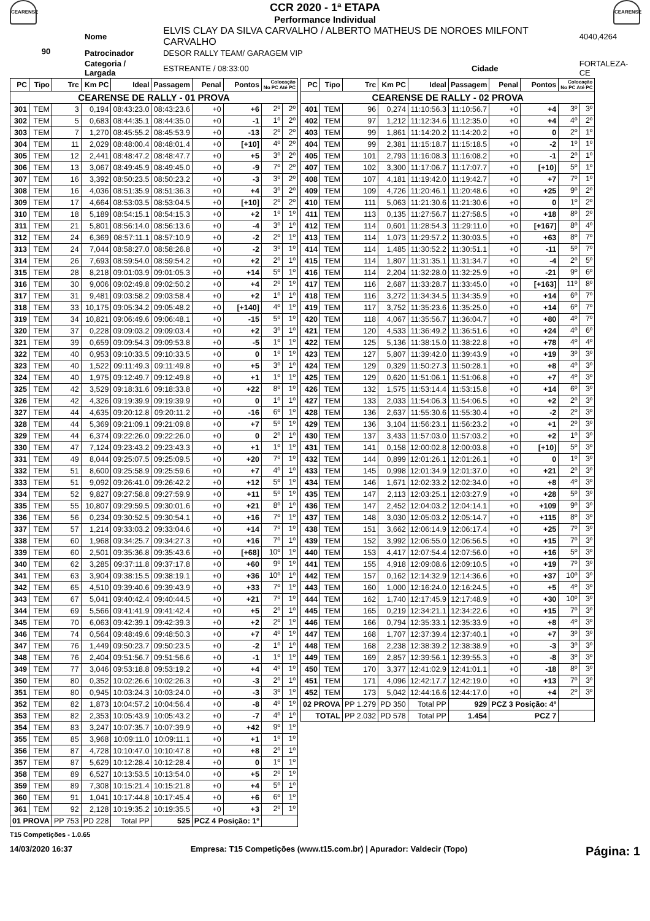CEARENSE
CCR 2020 - 1ª ETAPA
Performance Individual
CEARENSE
| 90 | Nome | ELVIS CLAY DA SILVA CARVALHO / ALBERTO MATHEUS DE NOROES MILFONT CARVALHO | | | 4040,4264 |
| | Patrocinador | DESOR RALLY TEAM/ GARAGEM VIP | | | |
| | Categoria / Largada | ESTREANTE / 08:33:00 | Cidade | FORTALEZA-CE | |
| PC | Tipo | Trc | Km PC | Ideal | Passagem | Penal | Pontos | Colocação No PC Até PC | |
| --- | --- | --- | --- | --- | --- | --- | --- | --- | --- |
| CEARENSE DE RALLY - 01 PROVA | | | | | | | | | |
| 301 | TEM | 3 | 0,194 | 08:43:23.0 | 08:43:23.6 | +0 | +6 | 2º | 2º |
| 302 | TEM | 5 | 0,683 | 08:44:35.1 | 08:44:35.0 | +0 | -1 | 1º | 2º |
| 303 | TEM | 7 | 1,270 | 08:45:55.2 | 08:45:53.9 | +0 | -13 | 2º | 2º |
| 304 | TEM | 11 | 2,029 | 08:48:00.4 | 08:48:01.4 | +0 | [+10] | 4º | 2º |
| 305 | TEM | 12 | 2,441 | 08:48:47.2 | 08:48:47.7 | +0 | +5 | 3º | 2º |
| 306 | TEM | 13 | 3,067 | 08:49:45.9 | 08:49:45.0 | +0 | -9 | 7º | 2º |
| 307 | TEM | 16 | 3,392 | 08:50:23.5 | 08:50:23.2 | +0 | -3 | 3º | 2º |
| 308 | TEM | 16 | 4,036 | 08:51:35.9 | 08:51:36.3 | +0 | +4 | 3º | 2º |
| 309 | TEM | 17 | 4,664 | 08:53:03.5 | 08:53:04.5 | +0 | [+10] | 2º | 2º |
| 310 | TEM | 18 | 5,189 | 08:54:15.1 | 08:54:15.3 | +0 | +2 | 1º | 1º |
| 311 | TEM | 21 | 5,801 | 08:56:14.0 | 08:56:13.6 | +0 | -4 | 3º | 1º |
| 312 | TEM | 24 | 6,369 | 08:57:11.1 | 08:57:10.9 | +0 | -2 | 2º | 1º |
| 313 | TEM | 24 | 7,044 | 08:58:27.0 | 08:58:26.8 | +0 | -2 | 3º | 1º |
| 314 | TEM | 26 | 7,693 | 08:59:54.0 | 08:59:54.2 | +0 | +2 | 2º | 1º |
| 315 | TEM | 28 | 8,218 | 09:01:03.9 | 09:01:05.3 | +0 | +14 | 5º | 1º |
| 316 | TEM | 30 | 9,006 | 09:02:49.8 | 09:02:50.2 | +0 | +4 | 2º | 1º |
| 317 | TEM | 31 | 9,481 | 09:03:58.2 | 09:03:58.4 | +0 | +2 | 1º | 1º |
| 318 | TEM | 33 | 10,175 | 09:05:34.2 | 09:05:48.2 | +0 | [+140] | 4º | 1º |
| 319 | TEM | 34 | 10,821 | 09:06:49.6 | 09:06:48.1 | +0 | -15 | 5º | 1º |
| 320 | TEM | 37 | 0,228 | 09:09:03.2 | 09:09:03.4 | +0 | +2 | 3º | 1º |
| 321 | TEM | 39 | 0,659 | 09:09:54.3 | 09:09:53.8 | +0 | -5 | 1º | 1º |
| 322 | TEM | 40 | 0,953 | 09:10:33.5 | 09:10:33.5 | +0 | 0 | 1º | 1º |
| 323 | TEM | 40 | 1,522 | 09:11:49.3 | 09:11:49.8 | +0 | +5 | 3º | 1º |
| 324 | TEM | 40 | 1,975 | 09:12:49.7 | 09:12:49.8 | +0 | +1 | 1º | 1º |
| 325 | TEM | 42 | 3,529 | 09:18:31.6 | 09:18:33.8 | +0 | +22 | 8º | 1º |
| 326 | TEM | 42 | 4,326 | 09:19:39.9 | 09:19:39.9 | +0 | 0 | 1º | 1º |
| 327 | TEM | 44 | 4,635 | 09:20:12.8 | 09:20:11.2 | +0 | -16 | 6º | 1º |
| 328 | TEM | 44 | 5,369 | 09:21:09.1 | 09:21:09.8 | +0 | +7 | 5º | 1º |
| 329 | TEM | 44 | 6,374 | 09:22:26.0 | 09:22:26.0 | +0 | 0 | 2º | 1º |
| 330 | TEM | 47 | 7,124 | 09:23:43.2 | 09:23:43.3 | +0 | +1 | 1º | 1º |
| 331 | TEM | 49 | 8,044 | 09:25:07.5 | 09:25:09.5 | +0 | +20 | 7º | 1º |
| 332 | TEM | 51 | 8,600 | 09:25:58.9 | 09:25:59.6 | +0 | +7 | 4º | 1º |
| 333 | TEM | 51 | 9,092 | 09:26:41.0 | 09:26:42.2 | +0 | +12 | 5º | 1º |
| 334 | TEM | 52 | 9,827 | 09:27:58.8 | 09:27:59.9 | +0 | +11 | 5º | 1º |
| 335 | TEM | 55 | 10,807 | 09:29:59.5 | 09:30:01.6 | +0 | +21 | 8º | 1º |
| 336 | TEM | 56 | 0,234 | 09:30:52.5 | 09:30:54.1 | +0 | +16 | 7º | 1º |
| 337 | TEM | 57 | 1,214 | 09:33:03.2 | 09:33:04.6 | +0 | +14 | 7º | 1º |
| 338 | TEM | 60 | 1,968 | 09:34:25.7 | 09:34:27.3 | +0 | +16 | 7º | 1º |
| 339 | TEM | 60 | 2,501 | 09:35:36.8 | 09:35:43.6 | +0 | [+68] | 10º | 1º |
| 340 | TEM | 62 | 3,285 | 09:37:11.8 | 09:37:17.8 | +0 | +60 | 9º | 1º |
| 341 | TEM | 63 | 3,904 | 09:38:15.5 | 09:38:19.1 | +0 | +36 | 10º | 1º |
| 342 | TEM | 65 | 4,510 | 09:39:40.6 | 09:39:43.9 | +0 | +33 | 7º | 1º |
| 343 | TEM | 67 | 5,041 | 09:40:42.4 | 09:40:44.5 | +0 | +21 | 7º | 1º |
| 344 | TEM | 69 | 5,566 | 09:41:41.9 | 09:41:42.4 | +0 | +5 | 2º | 1º |
| 345 | TEM | 70 | 6,063 | 09:42:39.1 | 09:42:39.3 | +0 | +2 | 2º | 1º |
| 346 | TEM | 74 | 0,564 | 09:48:49.6 | 09:48:50.3 | +0 | +7 | 4º | 1º |
| 347 | TEM | 76 | 1,449 | 09:50:23.7 | 09:50:23.5 | +0 | -2 | 1º | 1º |
| 348 | TEM | 76 | 2,404 | 09:51:56.7 | 09:51:56.6 | +0 | -1 | 1º | 1º |
| 349 | TEM | 77 | 3,046 | 09:53:18.8 | 09:53:19.2 | +0 | +4 | 4º | 1º |
| 350 | TEM | 80 | 0,352 | 10:02:26.6 | 10:02:26.3 | +0 | -3 | 2º | 1º |
| 351 | TEM | 80 | 0,945 | 10:03:24.3 | 10:03:24.0 | +0 | -3 | 3º | 1º |
| 352 | TEM | 82 | 1,873 | 10:04:57.2 | 10:04:56.4 | +0 | -8 | 4º | 1º |
| 353 | TEM | 82 | 2,353 | 10:05:43.9 | 10:05:43.2 | +0 | -7 | 4º | 1º |
| 354 | TEM | 83 | 3,247 | 10:07:35.7 | 10:07:39.9 | +0 | +42 | 9º | 1º |
| 355 | TEM | 85 | 3,968 | 10:09:11.0 | 10:09:11.1 | +0 | +1 | 1º | 1º |
| 356 | TEM | 87 | 4,728 | 10:10:47.0 | 10:10:47.8 | +0 | +8 | 2º | 1º |
| 357 | TEM | 87 | 5,629 | 10:12:28.4 | 10:12:28.4 | +0 | 0 | 1º | 1º |
| 358 | TEM | 89 | 6,527 | 10:13:53.5 | 10:13:54.0 | +0 | +5 | 2º | 1º |
| 359 | TEM | 89 | 7,308 | 10:15:21.4 | 10:15:21.8 | +0 | +4 | 5º | 1º |
| 360 | TEM | 91 | 1,041 | 10:17:44.8 | 10:17:45.4 | +0 | +6 | 6º | 1º |
| 361 | TEM | 92 | 2,128 | 10:19:35.2 | 10:19:35.5 | +0 | +3 | 2º | 1º |
| 01 PROVA | | PP 753 | PD 228 | Total PP | 525 | PCZ 4 Posição: 1º | | | |
| PC | Tipo | Trc | Km PC | Ideal | Passagem | Penal | Pontos | Colocação No PC Até PC | |
| --- | --- | --- | --- | --- | --- | --- | --- | --- | --- |
| CEARENSE DE RALLY - 02 PROVA | | | | | | | | | |
| 401 | TEM | 96 | 0,274 | 11:10:56.3 | 11:10:56.7 | +0 | +4 | 3º | 3º |
| 402 | TEM | 97 | 1,212 | 11:12:34.6 | 11:12:35.0 | +0 | +4 | 4º | 2º |
| 403 | TEM | 99 | 1,861 | 11:14:20.2 | 11:14:20.2 | +0 | 0 | 2º | 1º |
| 404 | TEM | 99 | 2,381 | 11:15:18.7 | 11:15:18.5 | +0 | -2 | 1º | 1º |
| 405 | TEM | 101 | 2,793 | 11:16:08.3 | 11:16:08.2 | +0 | -1 | 2º | 1º |
| 407 | TEM | 102 | 3,300 | 11:17:06.7 | 11:17:07.7 | +0 | [+10] | 5º | 1º |
| 408 | TEM | 107 | 4,181 | 11:19:42.0 | 11:19:42.7 | +0 | +7 | 7º | 1º |
| 409 | TEM | 109 | 4,726 | 11:20:46.1 | 11:20:48.6 | +0 | +25 | 9º | 2º |
| 410 | TEM | 111 | 5,063 | 11:21:30.6 | 11:21:30.6 | +0 | 0 | 1º | 2º |
| 411 | TEM | 113 | 0,135 | 11:27:56.7 | 11:27:58.5 | +0 | +18 | 8º | 2º |
| 412 | TEM | 114 | 0,601 | 11:28:54.3 | 11:29:11.0 | +0 | [+167] | 8º | 4º |
| 413 | TEM | 114 | 1,073 | 11:29:57.2 | 11:30:03.5 | +0 | +63 | 8º | 7º |
| 414 | TEM | 114 | 1,485 | 11:30:52.2 | 11:30:51.1 | +0 | -11 | 5º | 7º |
| 415 | TEM | 114 | 1,807 | 11:31:35.1 | 11:31:34.7 | +0 | -4 | 2º | 5º |
| 416 | TEM | 114 | 2,204 | 11:32:28.0 | 11:32:25.9 | +0 | -21 | 9º | 6º |
| 417 | TEM | 116 | 2,687 | 11:33:28.7 | 11:33:45.0 | +0 | [+163] | 11º | 8º |
| 418 | TEM | 116 | 3,272 | 11:34:34.5 | 11:34:35.9 | +0 | +14 | 6º | 7º |
| 419 | TEM | 117 | 3,752 | 11:35:23.6 | 11:35:25.0 | +0 | +14 | 6º | 7º |
| 420 | TEM | 118 | 4,067 | 11:35:56.7 | 11:36:04.7 | +0 | +80 | 4º | 7º |
| 421 | TEM | 120 | 4,533 | 11:36:49.2 | 11:36:51.6 | +0 | +24 | 4º | 6º |
| 422 | TEM | 125 | 5,136 | 11:38:15.0 | 11:38:22.8 | +0 | +78 | 4º | 4º |
| 423 | TEM | 127 | 5,807 | 11:39:42.0 | 11:39:43.9 | +0 | +19 | 3º | 3º |
| 424 | TEM | 129 | 0,329 | 11:50:27.3 | 11:50:28.1 | +0 | +8 | 4º | 3º |
| 425 | TEM | 129 | 0,620 | 11:51:06.1 | 11:51:06.8 | +0 | +7 | 4º | 3º |
| 426 | TEM | 132 | 1,575 | 11:53:14.4 | 11:53:15.8 | +0 | +14 | 6º | 3º |
| 427 | TEM | 133 | 2,033 | 11:54:06.3 | 11:54:06.5 | +0 | +2 | 2º | 3º |
| 428 | TEM | 136 | 2,637 | 11:55:30.6 | 11:55:30.4 | +0 | -2 | 2º | 3º |
| 429 | TEM | 136 | 3,104 | 11:56:23.1 | 11:56:23.2 | +0 | +1 | 2º | 3º |
| 430 | TEM | 137 | 3,433 | 11:57:03.0 | 11:57:03.2 | +0 | +2 | 1º | 3º |
| 431 | TEM | 141 | 0,158 | 12:00:02.8 | 12:00:03.8 | +0 | [+10] | 5º | 3º |
| 432 | TEM | 144 | 0,899 | 12:01:26.1 | 12:01:26.1 | +0 | 0 | 1º | 3º |
| 433 | TEM | 145 | 0,998 | 12:01:34.9 | 12:01:37.0 | +0 | +21 | 2º | 3º |
| 434 | TEM | 146 | 1,671 | 12:02:33.2 | 12:02:34.0 | +0 | +8 | 4º | 3º |
| 435 | TEM | 147 | 2,113 | 12:03:25.1 | 12:03:27.9 | +0 | +28 | 5º | 3º |
| 436 | TEM | 147 | 2,452 | 12:04:03.2 | 12:04:14.1 | +0 | +109 | 9º | 3º |
| 437 | TEM | 148 | 3,030 | 12:05:03.2 | 12:05:14.7 | +0 | +115 | 8º | 3º |
| 438 | TEM | 151 | 3,662 | 12:06:14.9 | 12:06:17.4 | +0 | +25 | 7º | 3º |
| 439 | TEM | 152 | 3,992 | 12:06:55.0 | 12:06:56.5 | +0 | +15 | 7º | 3º |
| 440 | TEM | 153 | 4,417 | 12:07:54.4 | 12:07:56.0 | +0 | +16 | 5º | 3º |
| 441 | TEM | 155 | 4,918 | 12:09:08.6 | 12:09:10.5 | +0 | +19 | 7º | 3º |
| 442 | TEM | 157 | 0,162 | 12:14:32.9 | 12:14:36.6 | +0 | +37 | 10º | 3º |
| 443 | TEM | 160 | 1,000 | 12:16:24.0 | 12:16:24.5 | +0 | +5 | 4º | 3º |
| 444 | TEM | 162 | 1,740 | 12:17:45.9 | 12:17:48.9 | +0 | +30 | 10º | 3º |
| 445 | TEM | 165 | 0,219 | 12:34:21.1 | 12:34:22.6 | +0 | +15 | 7º | 3º |
| 446 | TEM | 166 | 0,794 | 12:35:33.1 | 12:35:33.9 | +0 | +8 | 4º | 3º |
| 447 | TEM | 168 | 1,707 | 12:37:39.4 | 12:37:40.1 | +0 | +7 | 3º | 3º |
| 448 | TEM | 168 | 2,238 | 12:38:39.2 | 12:38:38.9 | +0 | -3 | 3º | 3º |
| 449 | TEM | 169 | 2,857 | 12:39:56.1 | 12:39:55.3 | +0 | -8 | 3º | 3º |
| 450 | TEM | 170 | 3,377 | 12:41:02.9 | 12:41:01.1 | +0 | -18 | 8º | 3º |
| 451 | TEM | 171 | 4,096 | 12:42:17.7 | 12:42:19.0 | +0 | +13 | 7º | 3º |
| 452 | TEM | 173 | 5,042 | 12:44:16.6 | 12:44:17.0 | +0 | +4 | 2º | 3º |
| 02 PROVA | | PP 1.279 | PD 350 | Total PP | 929 | PCZ 3 Posição: 4º | | | |
| TOTAL | | PP 2.032 | PD 578 | Total PP | 1.454 | PCZ 7 | | | |
T15 Competições - 1.0.65
14/03/2020 16:37 Empresa: T15 Competições (www.t15.com.br) | Apurador: Valdecir (Topo) Página: 1